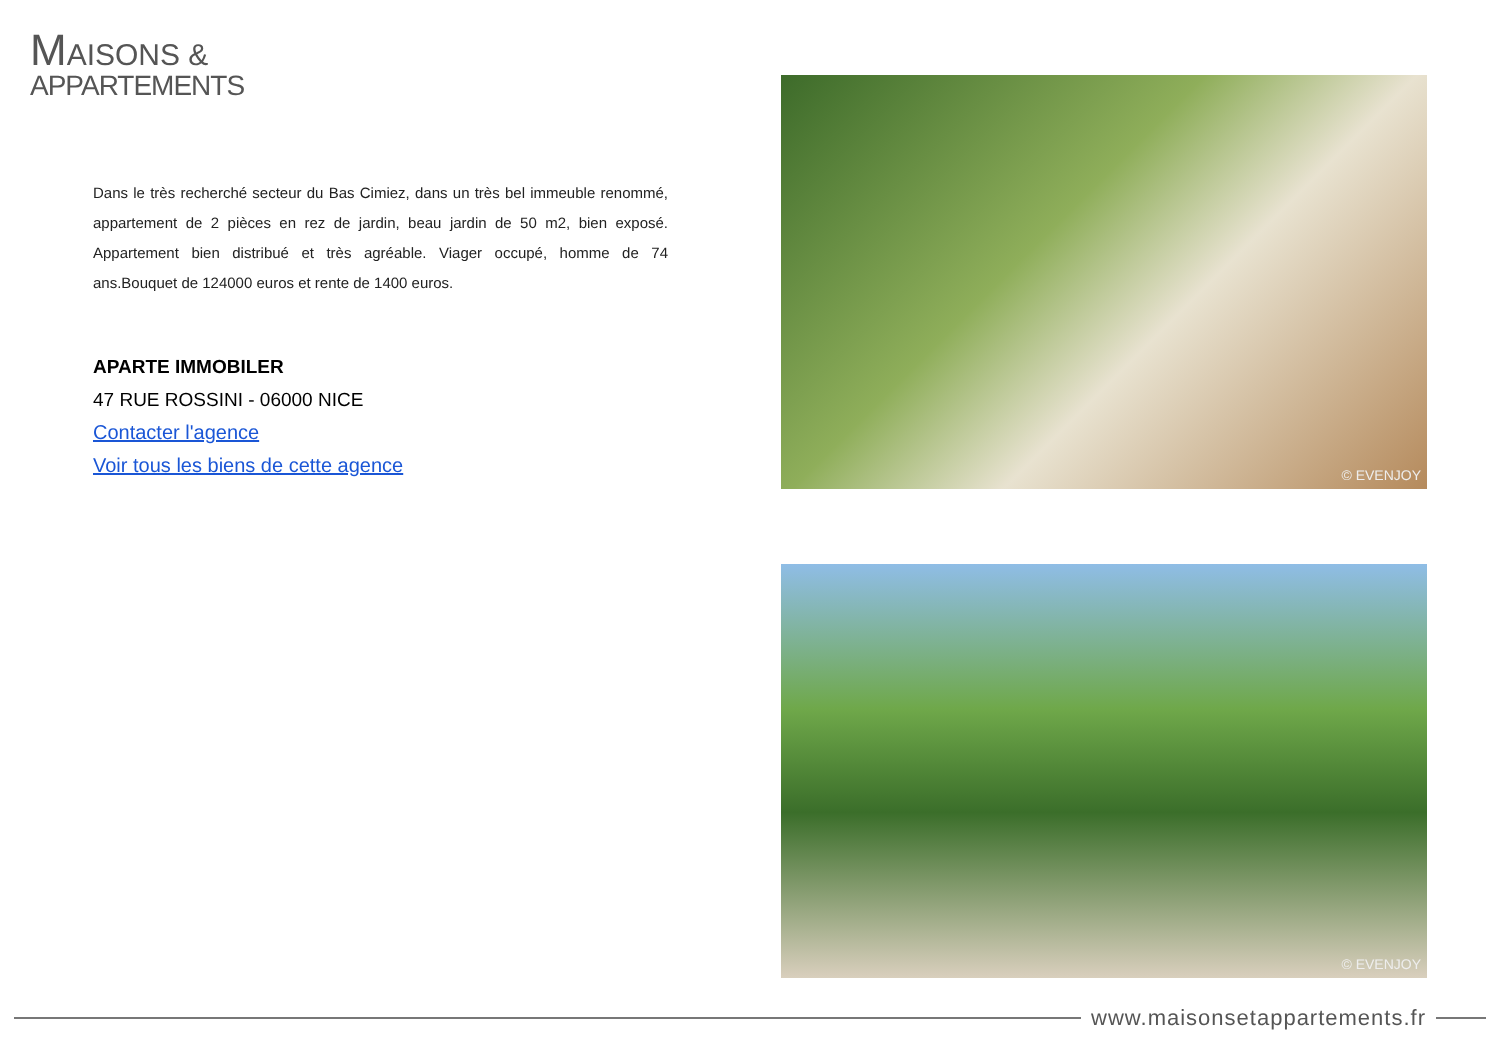MAISONS &
APPARTEMENTS
Dans le très recherché secteur du Bas Cimiez, dans un très bel immeuble renommé, appartement de 2 pièces en rez de jardin, beau jardin de 50 m2, bien exposé. Appartement bien distribué et très agréable. Viager occupé, homme de 74 ans.Bouquet de 124000 euros et rente de 1400 euros.
APARTE IMMOBILER
47 RUE ROSSINI - 06000 NICE
Contacter l'agence
Voir tous les biens de cette agence
© EVENJOY
© EVENJOY
www.maisonsetappartements.fr